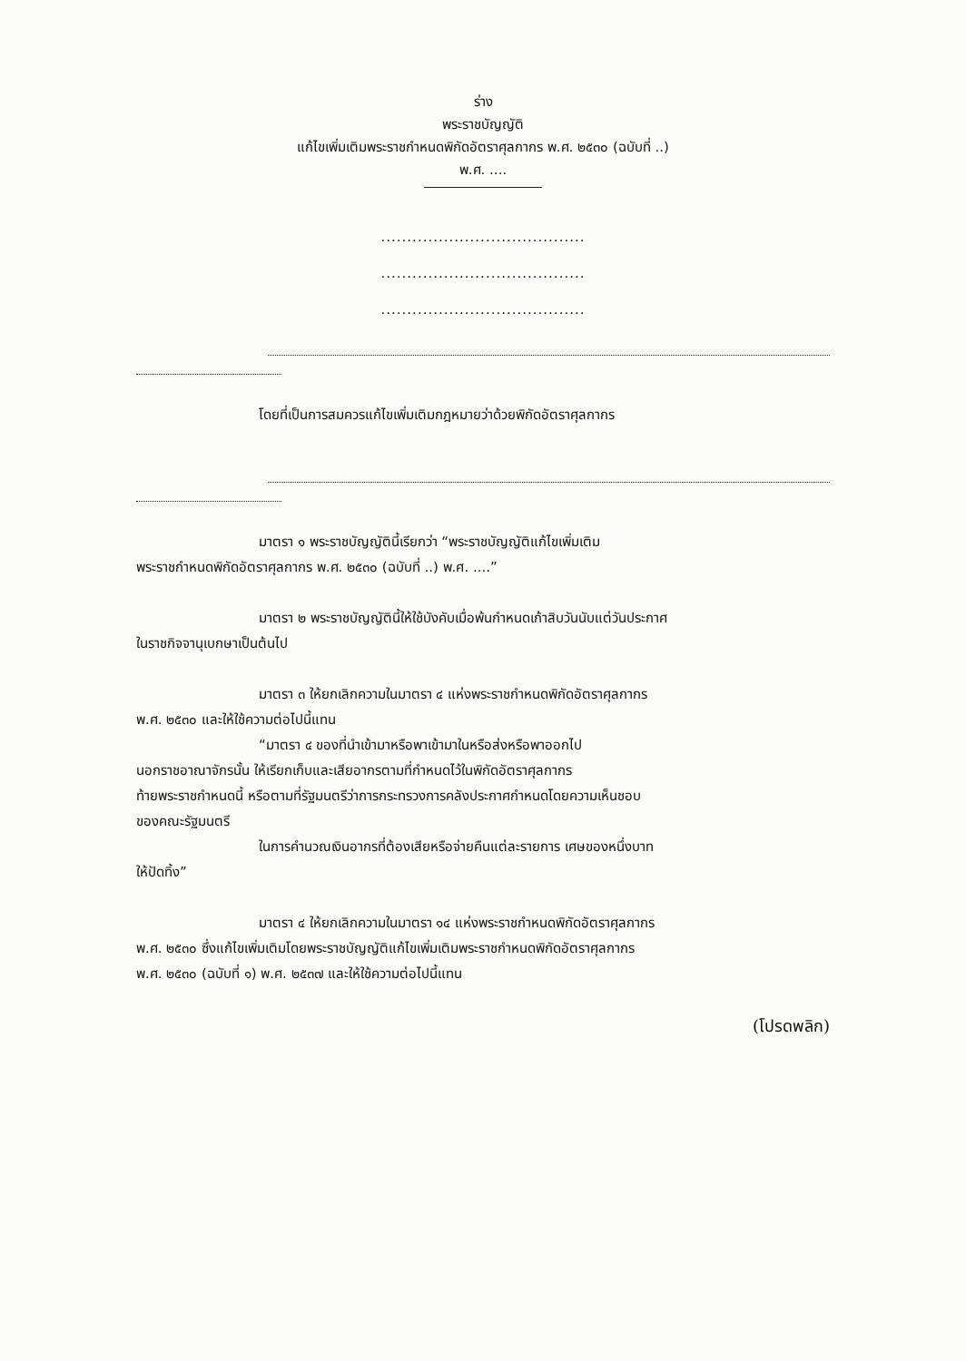ร่าง
พระราชบัญญัติ
แก้ไขเพิ่มเติมพระราชกำหนดพิกัดอัตราศุลกากร พ.ศ. ๒๕๓๐ (ฉบับที่ ..)
พ.ศ. ....
.......................................
.......................................
.......................................
โดยที่เป็นการสมควรแก้ไขเพิ่มเติมกฎหมายว่าด้วยพิกัดอัตราศุลกากร
มาตรา ๑ พระราชบัญญัตินี้เรียกว่า “พระราชบัญญัติแก้ไขเพิ่มเติม
พระราชกำหนดพิกัดอัตราศุลกากร พ.ศ. ๒๕๓๐ (ฉบับที่ ..) พ.ศ. ....”
มาตรา ๒ พระราชบัญญัตินี้ให้ใช้บังคับเมื่อพ้นกำหนดเก้าสิบวันนับแต่วันประกาศ
ในราชกิจจานุเบกษาเป็นต้นไป
มาตรา ๓ ให้ยกเลิกความในมาตรา ๔ แห่งพระราชกำหนดพิกัดอัตราศุลกากร
พ.ศ. ๒๕๓๐ และให้ใช้ความต่อไปนี้แทน
“มาตรา ๔ ของที่นำเข้ามาหรือพาเข้ามาในหรือส่งหรือพาออกไป
นอกราชอาณาจักรนั้น ให้เรียกเก็บและเสียอากรตามที่กำหนดไว้ในพิกัดอัตราศุลกากร
ท้ายพระราชกำหนดนี้ หรือตามที่รัฐมนตรีว่าการกระทรวงการคลังประกาศกำหนดโดยความเห็นชอบ
ของคณะรัฐมนตรี
ในการคำนวณเงินอากรที่ต้องเสียหรือจ่ายคืนแต่ละรายการ เศษของหนึ่งบาท
ให้ปัดทิ้ง”
มาตรา ๔ ให้ยกเลิกความในมาตรา ๑๔ แห่งพระราชกำหนดพิกัดอัตราศุลกากร
พ.ศ. ๒๕๓๐ ซึ่งแก้ไขเพิ่มเติมโดยพระราชบัญญัติแก้ไขเพิ่มเติมพระราชกำหนดพิกัดอัตราศุลกากร
พ.ศ. ๒๕๓๐ (ฉบับที่ ๑) พ.ศ. ๒๕๓๗ และให้ใช้ความต่อไปนี้แทน
(โปรดพลิก)